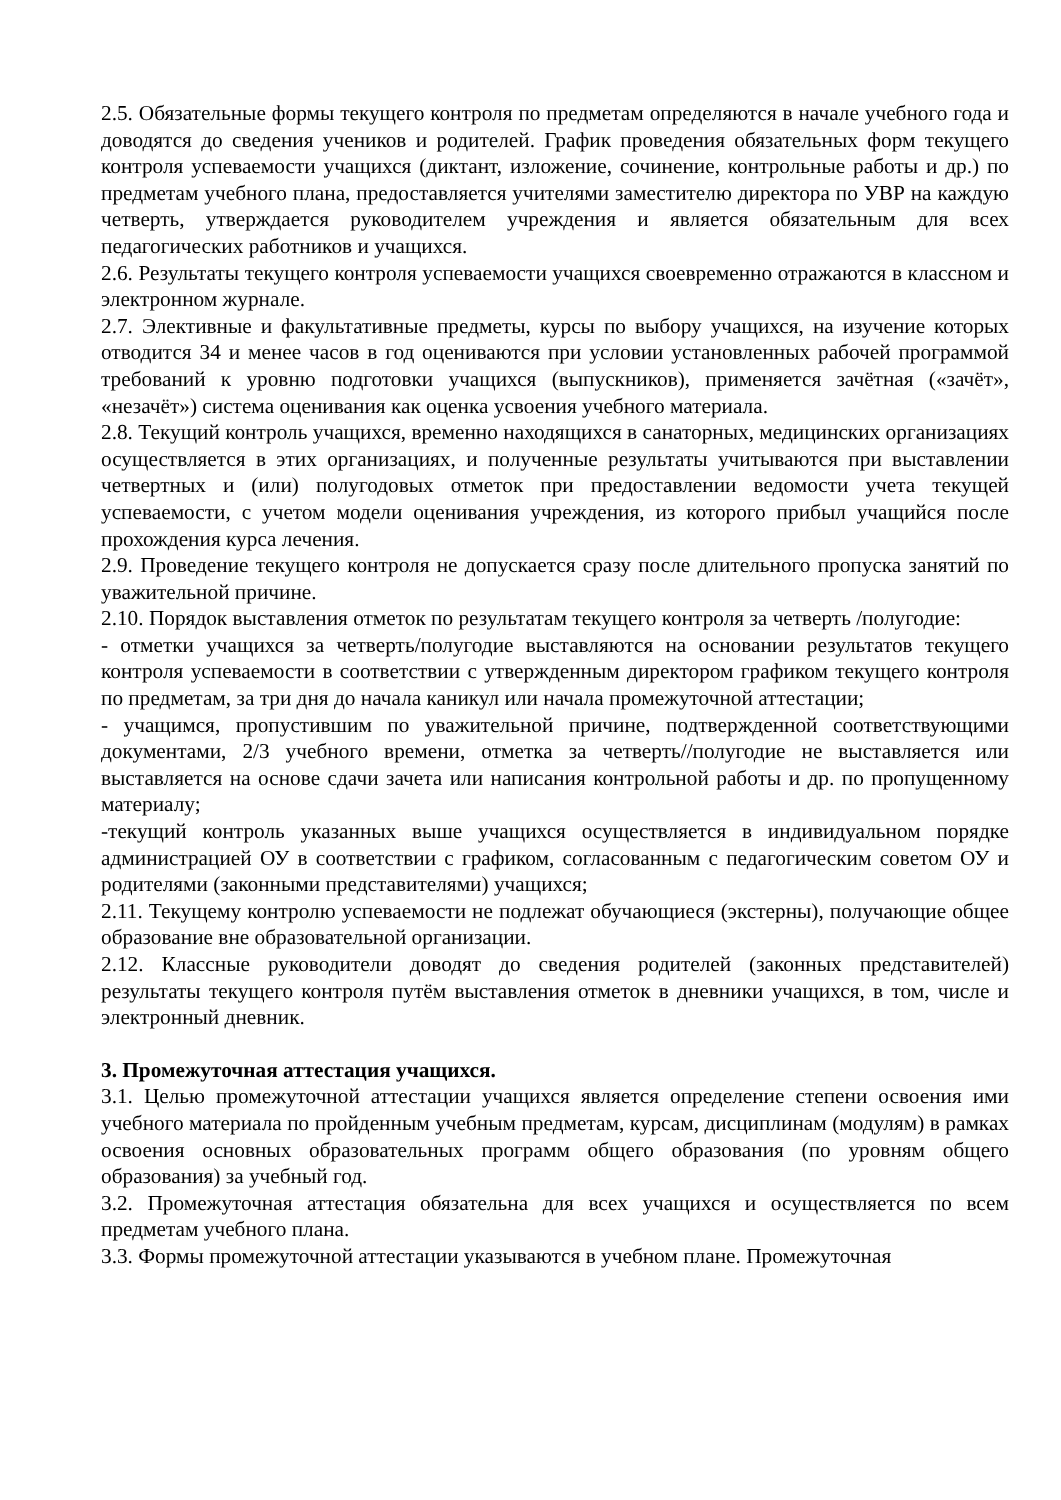2.5. Обязательные формы текущего контроля по предметам определяются в начале учебного года и доводятся до сведения учеников и родителей. График проведения обязательных форм текущего контроля успеваемости учащихся (диктант, изложение, сочинение, контрольные работы и др.) по предметам учебного плана, предоставляется учителями заместителю директора по УВР на каждую четверть, утверждается руководителем учреждения и является обязательным для всех педагогических работников и учащихся.
2.6. Результаты текущего контроля успеваемости учащихся своевременно отражаются в классном и электронном журнале.
2.7. Элективные и факультативные предметы, курсы по выбору учащихся, на изучение которых отводится 34 и менее часов в год оцениваются при условии установленных рабочей программой требований к уровню подготовки учащихся (выпускников), применяется зачётная («зачёт», «незачёт») система оценивания как оценка усвоения учебного материала.
2.8. Текущий контроль учащихся, временно находящихся в санаторных, медицинских организациях осуществляется в этих организациях, и полученные результаты учитываются при выставлении четвертных и (или) полугодовых отметок при предоставлении ведомости учета текущей успеваемости, с учетом модели оценивания учреждения, из которого прибыл учащийся после прохождения курса лечения.
2.9. Проведение текущего контроля не допускается сразу после длительного пропуска занятий по уважительной причине.
2.10. Порядок выставления отметок по результатам текущего контроля за четверть /полугодие:
- отметки учащихся за четверть/полугодие выставляются на основании результатов текущего контроля успеваемости в соответствии с утвержденным директором графиком текущего контроля по предметам, за три дня до начала каникул или начала промежуточной аттестации;
- учащимся, пропустившим по уважительной причине, подтвержденной соответствующими документами, 2/3 учебного времени, отметка за четверть//полугодие не выставляется или выставляется на основе сдачи зачета или написания контрольной работы и др. по пропущенному материалу;
-текущий контроль указанных выше учащихся осуществляется в индивидуальном порядке администрацией ОУ в соответствии с графиком, согласованным с педагогическим советом ОУ и родителями (законными представителями) учащихся;
2.11. Текущему контролю успеваемости не подлежат обучающиеся (экстерны), получающие общее образование вне образовательной организации.
2.12. Классные руководители доводят до сведения родителей (законных представителей) результаты текущего контроля путём выставления отметок в дневники учащихся, в том, числе и электронный дневник.
3. Промежуточная аттестация учащихся.
3.1. Целью промежуточной аттестации учащихся является определение степени освоения ими учебного материала по пройденным учебным предметам, курсам, дисциплинам (модулям) в рамках освоения основных образовательных программ общего образования (по уровням общего образования) за учебный год.
3.2. Промежуточная аттестация обязательна для всех учащихся и осуществляется по всем предметам учебного плана.
3.3. Формы промежуточной аттестации указываются в учебном плане. Промежуточная